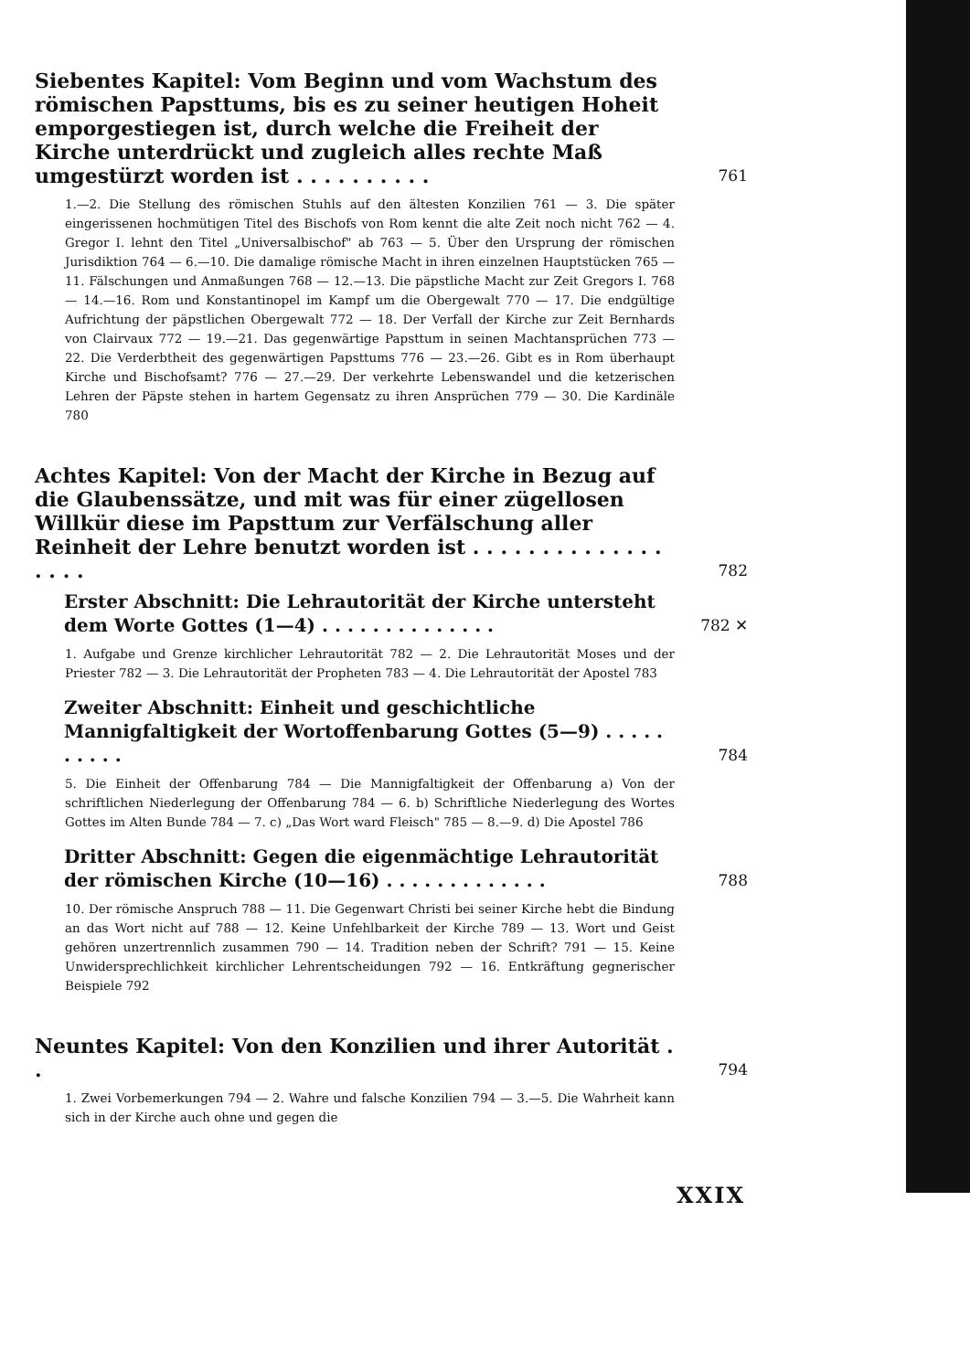Siebentes Kapitel: Vom Beginn und vom Wachstum des römischen Papsttums, bis es zu seiner heutigen Hoheit emporgestiegen ist, durch welche die Freiheit der Kirche unterdrückt und zugleich alles rechte Maß umgestürzt worden ist . . . . . . . . . .
761
1.—2. Die Stellung des römischen Stuhls auf den ältesten Konzilien 761 — 3. Die später eingerissenen hochmütigen Titel des Bischofs von Rom kennt die alte Zeit noch nicht 762 — 4. Gregor I. lehnt den Titel „Universalbischof" ab 763 — 5. Über den Ursprung der römischen Jurisdiktion 764 — 6.—10. Die damalige römische Macht in ihren einzelnen Hauptstücken 765 — 11. Fälschungen und Anmaßungen 768 — 12.—13. Die päpstliche Macht zur Zeit Gregors I. 768 — 14.—16. Rom und Konstantinopel im Kampf um die Obergewalt 770 — 17. Die endgültige Aufrichtung der päpstlichen Obergewalt 772 — 18. Der Verfall der Kirche zur Zeit Bernhards von Clairvaux 772 — 19.—21. Das gegenwärtige Papsttum in seinen Machtansprüchen 773 — 22. Die Verderbtheit des gegenwärtigen Papsttums 776 — 23.—26. Gibt es in Rom überhaupt Kirche und Bischofsamt? 776 — 27.—29. Der verkehrte Lebenswandel und die ketzerischen Lehren der Päpste stehen in hartem Gegensatz zu ihren Ansprüchen 779 — 30. Die Kardinäle 780
Achtes Kapitel: Von der Macht der Kirche in Bezug auf die Glaubenssätze, und mit was für einer zügellosen Willkür diese im Papsttum zur Verfälschung aller Reinheit der Lehre benutzt worden ist . . . . . . . . . . . . . . . . . .
782
Erster Abschnitt: Die Lehrautorität der Kirche untersteht dem Worte Gottes (1—4) . . . . . . . . . . . . . .
782 ✕
1. Aufgabe und Grenze kirchlicher Lehrautorität 782 — 2. Die Lehrautorität Moses und der Priester 782 — 3. Die Lehrautorität der Propheten 783 — 4. Die Lehrautorität der Apostel 783
Zweiter Abschnitt: Einheit und geschichtliche Mannigfaltigkeit der Wortoffenbarung Gottes (5—9) . . . . . . . . . .
784
5. Die Einheit der Offenbarung 784 — Die Mannigfaltigkeit der Offenbarung a) Von der schriftlichen Niederlegung der Offenbarung 784 — 6. b) Schriftliche Niederlegung des Wortes Gottes im Alten Bunde 784 — 7. c) „Das Wort ward Fleisch" 785 — 8.—9. d) Die Apostel 786
Dritter Abschnitt: Gegen die eigenmächtige Lehrautorität der römischen Kirche (10—16) . . . . . . . . . . . . .
788
10. Der römische Anspruch 788 — 11. Die Gegenwart Christi bei seiner Kirche hebt die Bindung an das Wort nicht auf 788 — 12. Keine Unfehlbarkeit der Kirche 789 — 13. Wort und Geist gehören unzertrennlich zusammen 790 — 14. Tradition neben der Schrift? 791 — 15. Keine Unwidersprechlichkeit kirchlicher Lehrentscheidungen 792 — 16. Entkräftung gegnerischer Beispiele 792
Neuntes Kapitel: Von den Konzilien und ihrer Autorität . .
794
1. Zwei Vorbemerkungen 794 — 2. Wahre und falsche Konzilien 794 — 3.—5. Die Wahrheit kann sich in der Kirche auch ohne und gegen die
XXIX